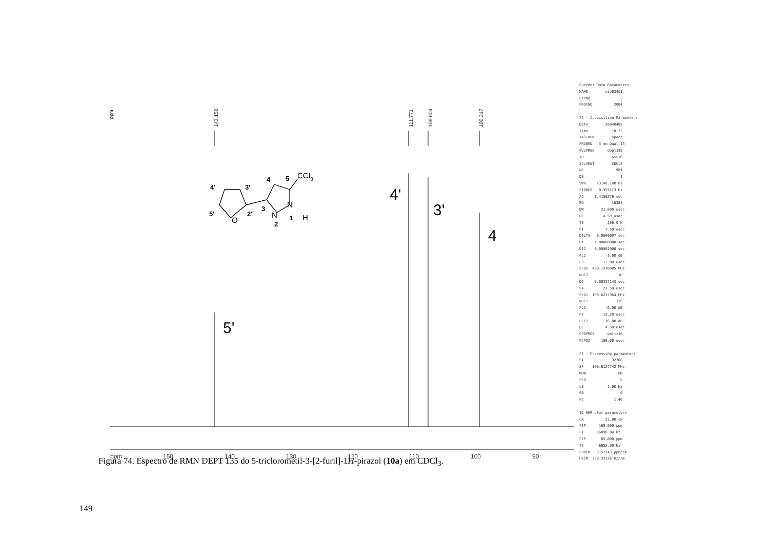ppm
143.158
111.771
108.604
100.317
5'
4'
3'
4
ppm
150
140
130
120
110
100
90
O
N
N
H
CCl3
4'
3'
5'
2'
3
2
1
4
5
Current Data Parameters NAME xio034d1 EXPNO 3 PROCNO 2004 F2 - Acquisition Parameters Date_ 20040408 Time 18.22 INSTRUM spect PROBHD 5 mm Dual 13 PULPROG dept135 TD 65536 SOLVENT CDCl3 NS 981 DS 1 SWH 23148.148 Hz FIDRES 0.353213 Hz AQ 1.4156276 sec RG 16384 DW 21.600 usec DE 4.50 usec TE 298.0 K P1 7.50 usec DELTA 0.0000097 sec D1 1.00000000 sec D12 0.00002000 sec PL2 -3.00 dB P3 11.80 usec SFO2 400.1316005 MHz NUC2 1H D2 0.00357143 sec P4 23.50 usec SFO1 100.6237964 MHz NUC1 13C PL1 -6.00 dB P2 15.20 usec PL12 16.00 dB DE 4.50 usec CPDPRG2 waltz16 PCPD2 106.00 usec F2 - Processing parameters SI 32768 SF 100.6127742 MHz WDW EM SSB 0 LB 1.00 Hz GB 0 PC 1.40 1D NMR plot parameters CX 21.00 cm F1P 160.000 ppm F1 16098.04 Hz F2P 65.000 ppm F2 6652.09 Hz PPMCM 3.57143 ppm/cm HZCM 359.33136 Hz/cm
Figura 74. Espectro de RMN DEPT 135 do 5-triclorometil-3-[2-furil]-1H-pirazol (10a) em CDCl<sub>3</sub>.
149